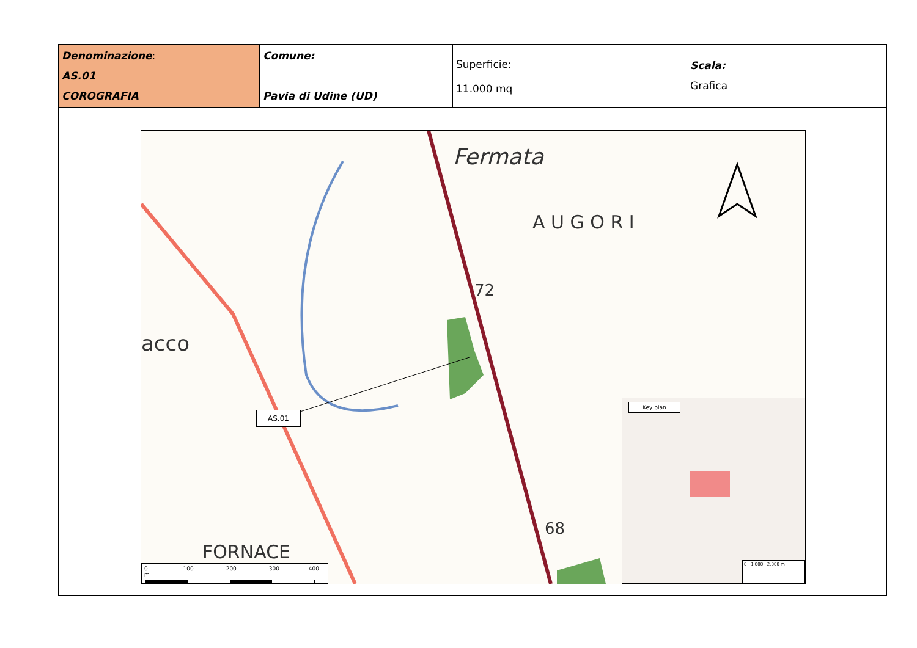| Denominazione : AS.01 COROGRAFIA | Comune: Pavia di Udine (UD) | Superficie: 11.000 mq | Scala: Grafica |
Fermata
A U G O R I
acco
FORNACE
72
68
AS.01
Key plan
0 1.000 2.000 m
0 100 200 300 400 m